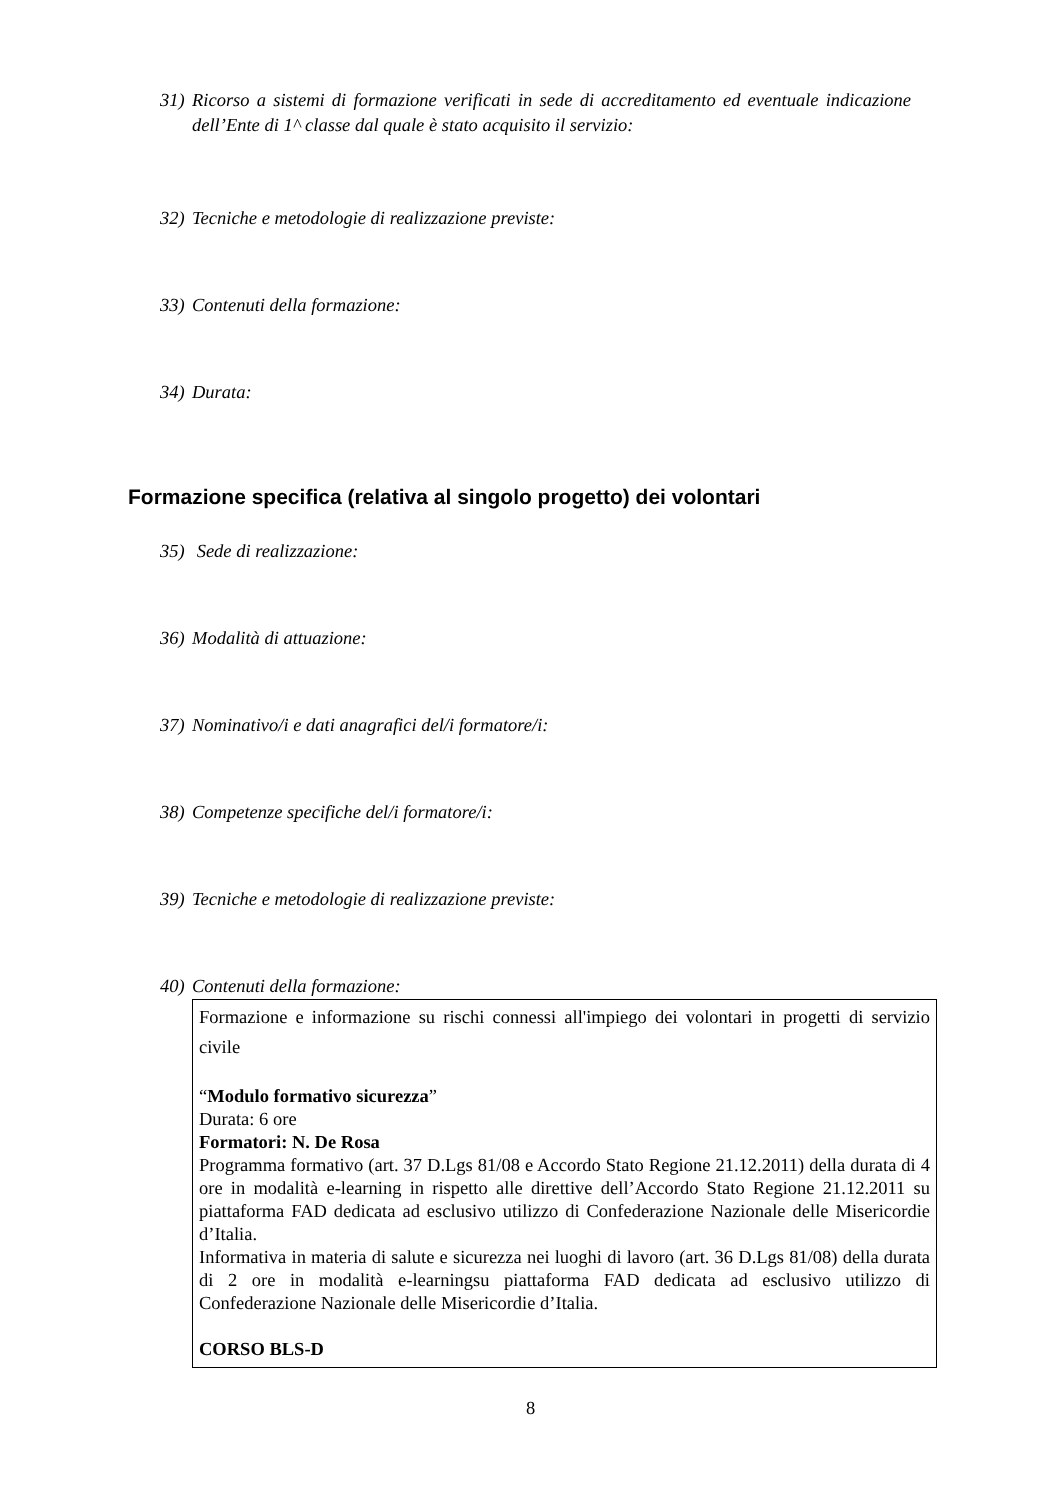31) Ricorso a sistemi di formazione verificati in sede di accreditamento ed eventuale indicazione dell’Ente di 1^ classe dal quale è stato acquisito il servizio:
32) Tecniche e metodologie di realizzazione previste:
33) Contenuti della formazione:
34) Durata:
Formazione specifica (relativa al singolo progetto) dei volontari
35) Sede di realizzazione:
36) Modalità di attuazione:
37) Nominativo/i e dati anagrafici del/i formatore/i:
38) Competenze specifiche del/i formatore/i:
39) Tecniche e metodologie di realizzazione previste:
40) Contenuti della formazione:
Formazione e informazione su rischi connessi all'impiego dei volontari in progetti di servizio civile
“Modulo formativo sicurezza”
Durata: 6 ore
Formatori: N. De Rosa
Programma formativo (art. 37 D.Lgs 81/08 e Accordo Stato Regione 21.12.2011) della durata di 4 ore in modalità e-learning in rispetto alle direttive dell’Accordo Stato Regione 21.12.2011 su piattaforma FAD dedicata ad esclusivo utilizzo di Confederazione Nazionale delle Misericordie d’Italia.
Informativa in materia di salute e sicurezza nei luoghi di lavoro (art. 36 D.Lgs 81/08) della durata di 2 ore in modalità e-learningsu piattaforma FAD dedicata ad esclusivo utilizzo di Confederazione Nazionale delle Misericordie d’Italia.
CORSO BLS-D
8